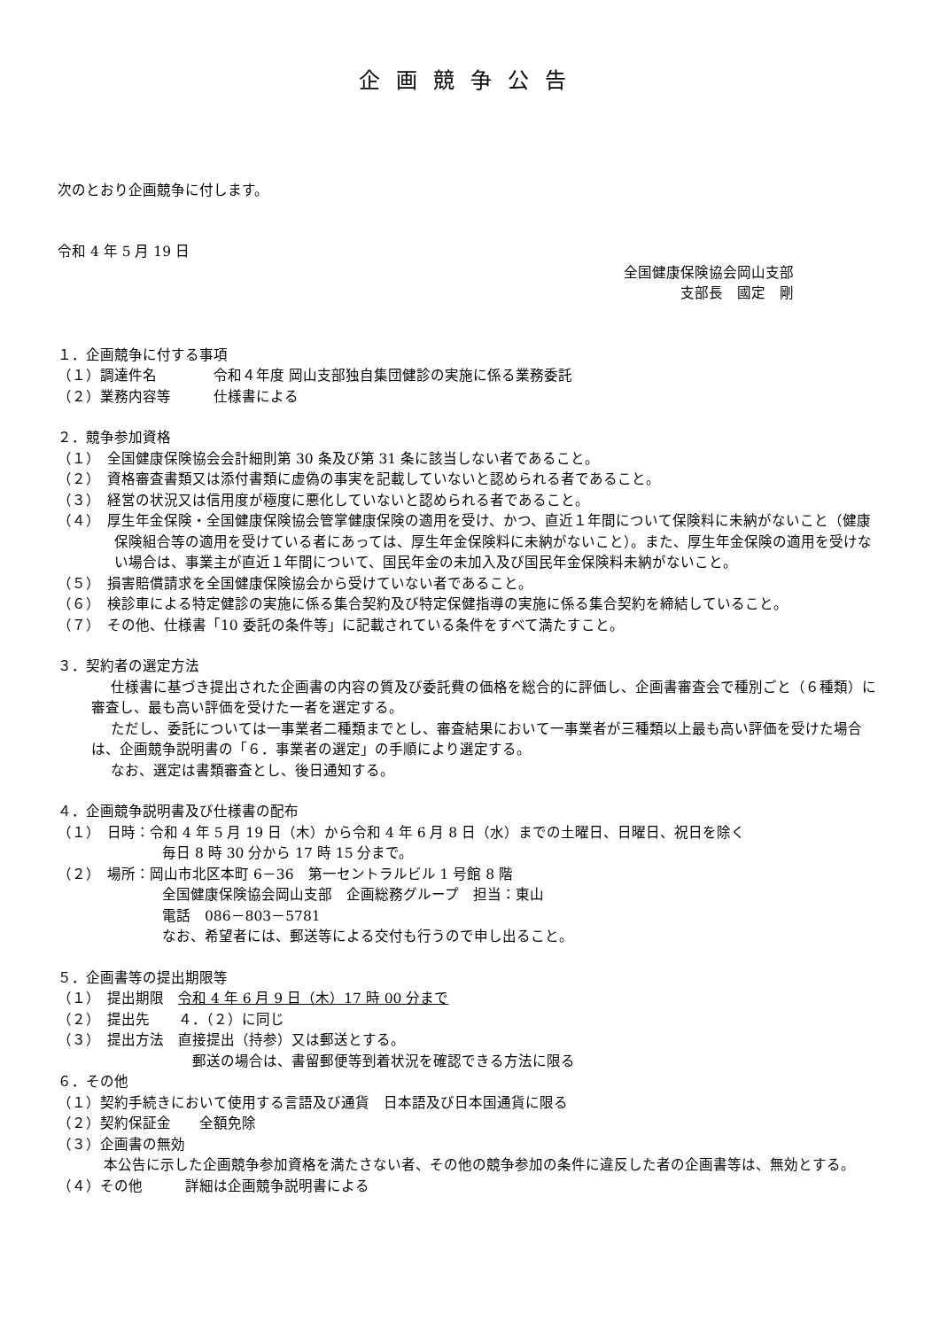企画競争公告
次のとおり企画競争に付します。
令和 4 年 5 月 19 日
全国健康保険協会岡山支部
支部長　國定　剛
１．企画競争に付する事項
（１）調達件名　　　　令和４年度 岡山支部独自集団健診の実施に係る業務委託
（２）業務内容等　　　仕様書による
２．競争参加資格
（１）　全国健康保険協会会計細則第 30 条及び第 31 条に該当しない者であること。
（２）　資格審査書類又は添付書類に虚偽の事実を記載していないと認められる者であること。
（３）　経営の状況又は信用度が極度に悪化していないと認められる者であること。
（４）　厚生年金保険・全国健康保険協会管掌健康保険の適用を受け、かつ、直近１年間について保険料に未納がないこと（健康保険組合等の適用を受けている者にあっては、厚生年金保険料に未納がないこと）。また、厚生年金保険の適用を受けない場合は、事業主が直近１年間について、国民年金の未加入及び国民年金保険料未納がないこと。
（５）　損害賠償請求を全国健康保険協会から受けていない者であること。
（６）　検診車による特定健診の実施に係る集合契約及び特定保健指導の実施に係る集合契約を締結していること。
（７）　その他、仕様書「10 委託の条件等」に記載されている条件をすべて満たすこと。
３．契約者の選定方法
仕様書に基づき提出された企画書の内容の質及び委託費の価格を総合的に評価し、企画書審査会で種別ごと（６種類）に審査し、最も高い評価を受けた一者を選定する。
ただし、委託については一事業者二種類までとし、審査結果において一事業者が三種類以上最も高い評価を受けた場合は、企画競争説明書の「６．事業者の選定」の手順により選定する。
なお、選定は書類審査とし、後日通知する。
４．企画競争説明書及び仕様書の配布
（１）　日時：令和 4 年 5 月 19 日（木）から令和 4 年 6 月 8 日（水）までの土曜日、日曜日、祝日を除く
毎日 8 時 30 分から 17 時 15 分まで。
（２）　場所：岡山市北区本町 6－36　第一セントラルビル 1 号館 8 階
全国健康保険協会岡山支部　企画総務グループ　担当：東山
電話　086－803－5781
なお、希望者には、郵送等による交付も行うので申し出ること。
５．企画書等の提出期限等
（１）　提出期限　令和 4 年 6 月 9 日（木）17 時 00 分まで
（２）　提出先　　４．（２）に同じ
（３）　提出方法　直接提出（持参）又は郵送とする。
郵送の場合は、書留郵便等到着状況を確認できる方法に限る
６．その他
（１）契約手続きにおいて使用する言語及び通貨　日本語及び日本国通貨に限る
（２）契約保証金　　全額免除
（３）企画書の無効
本公告に示した企画競争参加資格を満たさない者、その他の競争参加の条件に違反した者の企画書等は、無効とする。
（４）その他　　　詳細は企画競争説明書による